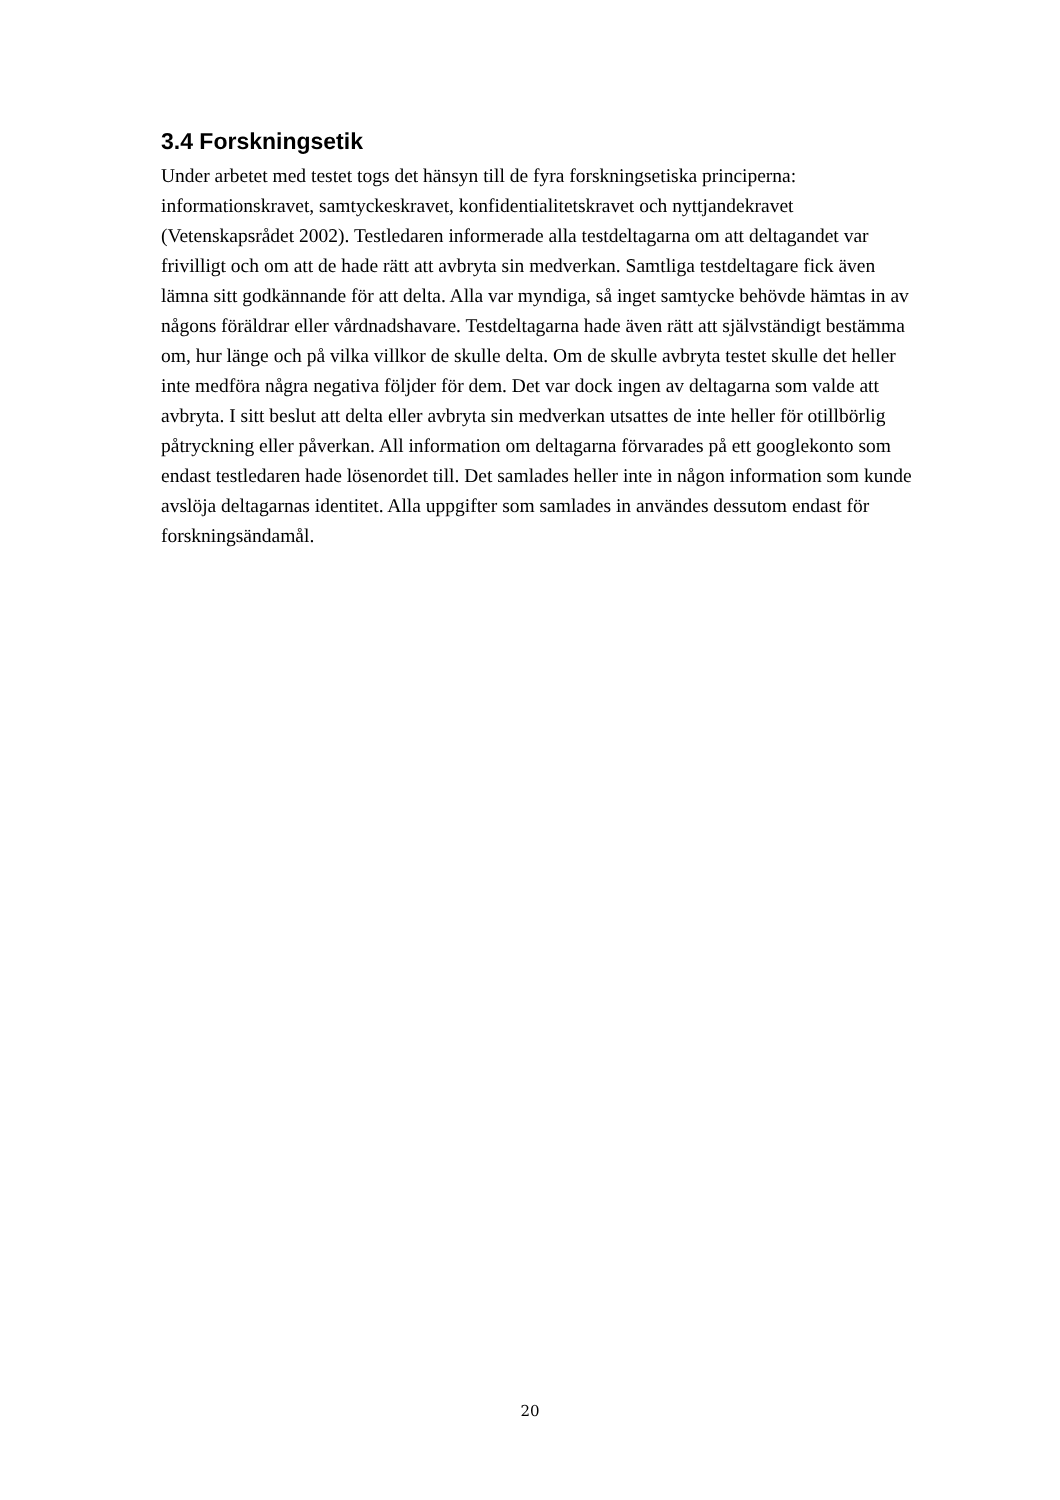3.4 Forskningsetik
Under arbetet med testet togs det hänsyn till de fyra forskningsetiska principerna: informationskravet, samtyckeskravet, konfidentialitetskravet och nyttjandekravet (Vetenskapsrådet 2002). Testledaren informerade alla testdeltagarna om att deltagandet var frivilligt och om att de hade rätt att avbryta sin medverkan. Samtliga testdeltagare fick även lämna sitt godkännande för att delta. Alla var myndiga, så inget samtycke behövde hämtas in av någons föräldrar eller vårdnadshavare. Testdeltagarna hade även rätt att självständigt bestämma om, hur länge och på vilka villkor de skulle delta. Om de skulle avbryta testet skulle det heller inte medföra några negativa följder för dem. Det var dock ingen av deltagarna som valde att avbryta. I sitt beslut att delta eller avbryta sin medverkan utsattes de inte heller för otillbörlig påtryckning eller påverkan. All information om deltagarna förvarades på ett googlekonto som endast testledaren hade lösenordet till. Det samlades heller inte in någon information som kunde avslöja deltagarnas identitet. Alla uppgifter som samlades in användes dessutom endast för forskningsändamål.
20